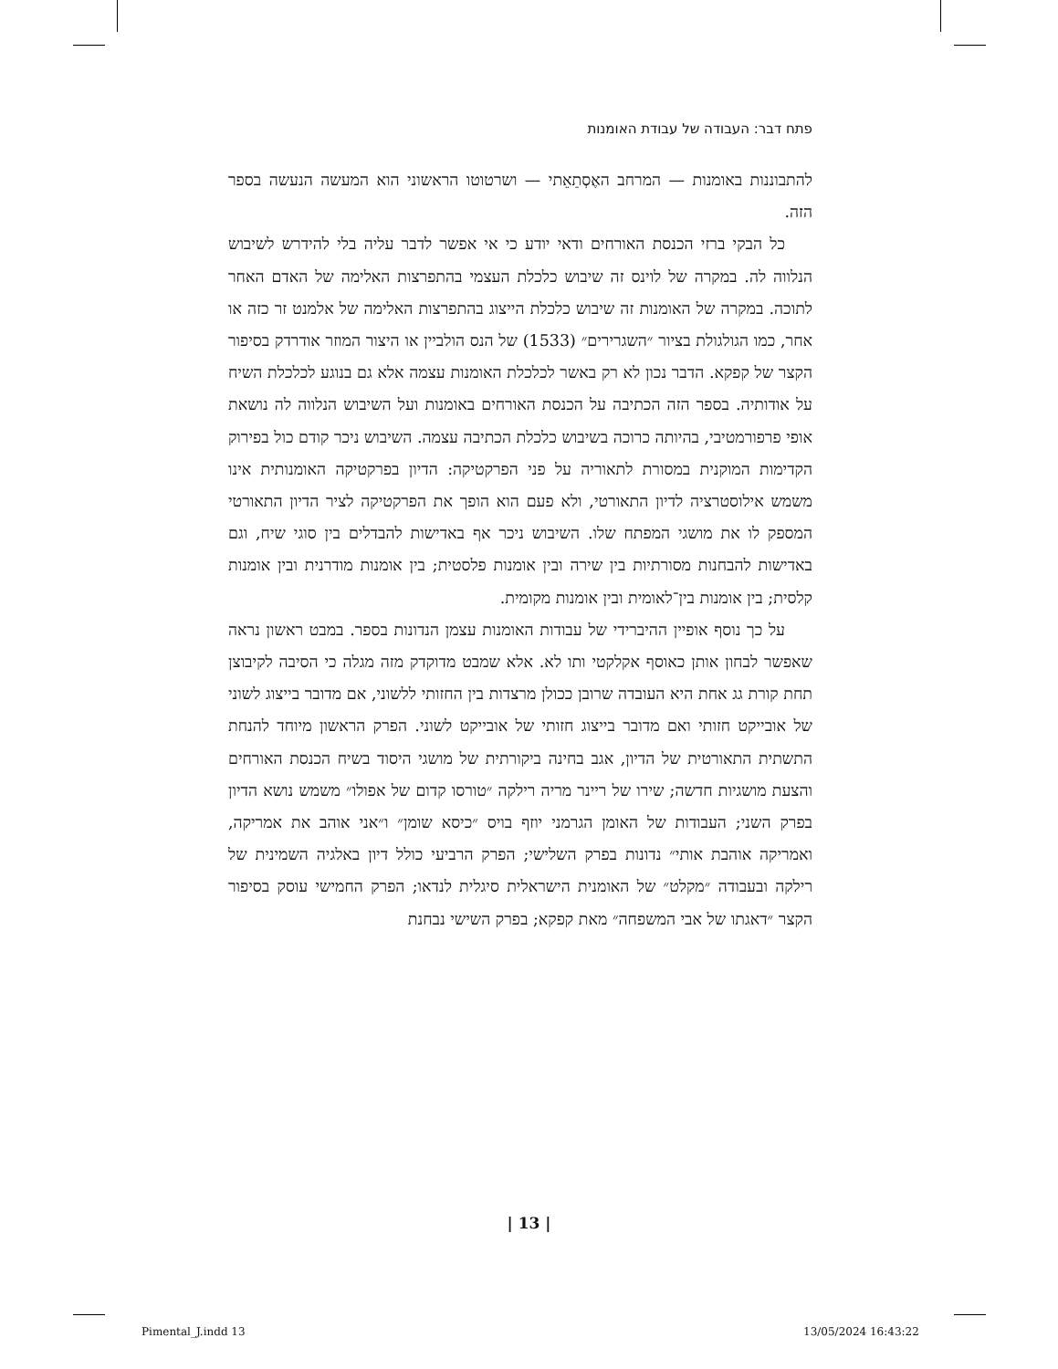פתח דבר: העבודה של עבודת האומנות
להתבוננות באומנות — המרחב האֶסְתֵאֵתי — ושרטוטו הראשוני הוא המעשה הנעשה בספר הזה.
כל הבקי ברזי הכנסת האורחים ודאי יודע כי אי אפשר לדבר עליה בלי להידרש לשיבוש הנלווה לה. במקרה של לוינס זה שיבוש כלכלת העצמי בהתפרצות האלימה של האדם האחר לתוכה. במקרה של האומנות זה שיבוש כלכלת הייצוג בהתפרצות האלימה של אלמנט זר כזה או אחר, כמו הגולגולת בציור ״השגרירים״ (1533) של הנס הולביין או היצור המוזר אודרדק בסיפור הקצר של קפקא. הדבר נכון לא רק באשר לכלכלת האומנות עצמה אלא גם בנוגע לכלכלת השיח על אודותיה. בספר הזה הכתיבה על הכנסת האורחים באומנות ועל השיבוש הנלווה לה נושאת אופי פרפורמטיבי, בהיותה כרוכה בשיבוש כלכלת הכתיבה עצמה. השיבוש ניכר קודם כול בפירוק הקדימות המוקנית במסורת לתאוריה על פני הפרקטיקה: הדיון בפרקטיקה האומנותית אינו משמש אילוסטרציה לדיון התאורטי, ולא פעם הוא הופך את הפרקטיקה לציר הדיון התאורטי המספק לו את מושגי המפתח שלו. השיבוש ניכר אף באדישות להבדלים בין סוגי שיח, וגם באדישות להבחנות מסורתיות בין שירה ובין אומנות פלסטית; בין אומנות מודרנית ובין אומנות קלסית; בין אומנות בין־לאומית ובין אומנות מקומית.
על כך נוסף אופיין ההיברידי של עבודות האומנות עצמן הנדונות בספר. במבט ראשון נראה שאפשר לבחון אותן כאוסף אקלקטי ותו לא. אלא שמבט מדוקדק מזה מגלה כי הסיבה לקיבוצן תחת קורת גג אחת היא העובדה שרובן ככולן מרצדות בין החזותי ללשוני, אם מדובר בייצוג לשוני של אובייקט חזותי ואם מדובר בייצוג חזותי של אובייקט לשוני. הפרק הראשון מיוחד להנחת התשתית התאורטית של הדיון, אגב בחינה ביקורתית של מושגי היסוד בשיח הכנסת האורחים והצעת מושגיות חדשה; שירו של ריינר מריה רילקה ״טורסו קדום של אפולו״ משמש נושא הדיון בפרק השני; העבודות של האומן הגרמני יוזף בויס ״כיסא שומן״ ו״אני אוהב את אמריקה, ואמריקה אוהבת אותי״ נדונות בפרק השלישי; הפרק הרביעי כולל דיון באלגיה השמינית של רילקה ובעבודה ״מקלט״ של האומנית הישראלית סיגלית לנדאו; הפרק החמישי עוסק בסיפור הקצר ״דאגתו של אבי המשפחה״ מאת קפקא; בפרק השישי נבחנת
| 13 |
Pimental_J.indd 13 13/05/2024 16:43:22